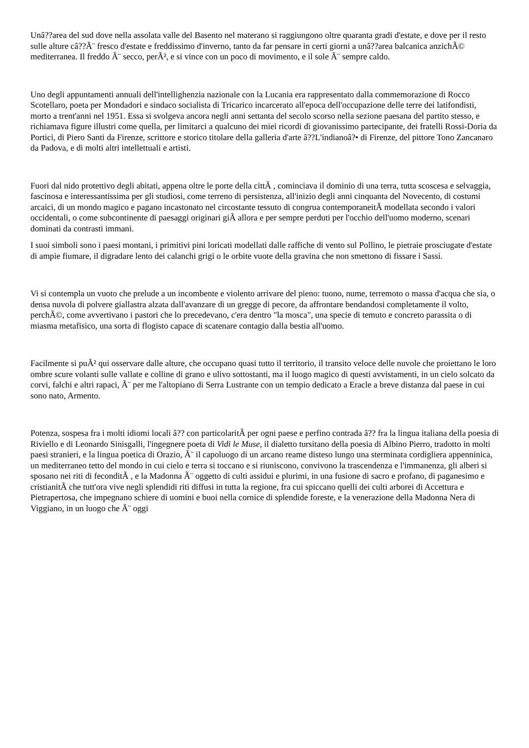Unâ??area del sud dove nella assolata valle del Basento nel materano si raggiungono oltre quaranta gradi d'estate, e dove per il resto sulle alture câ??Ã¨ fresco d'estate e freddissimo d'inverno, tanto da far pensare in certi giorni a unâ??area balcanica anzichÃ© mediterranea. Il freddo Ã¨ secco, perÃ², e si vince con un poco di movimento, e il sole Ã¨ sempre caldo.
Uno degli appuntamenti annuali dell'intellighenzia nazionale con la Lucania era rappresentato dalla commemorazione di Rocco Scotellaro, poeta per Mondadori e sindaco socialista di Tricarico incarcerato all'epoca dell'occupazione delle terre dei latifondisti, morto a trent'anni nel 1951. Essa si svolgeva ancora negli anni settanta del secolo scorso nella sezione paesana del partito stesso, e richiamava figure illustri come quella, per limitarci a qualcuno dei miei ricordi di giovanissimo partecipante, dei fratelli Rossi-Doria da Portici, di Piero Santi da Firenze, scrittore e storico titolare della galleria d'arte â??L'indianoâ?• di Firenze, del pittore Tono Zancanaro da Padova, e di molti altri intellettuali e artisti.
Fuori dal nido protettivo degli abitati, appena oltre le porte della cittÃ , cominciava il dominio di una terra, tutta scoscesa e selvaggia, fascinosa e interessantissima per gli studiosi, come terreno di persistenza, all'inizio degli anni cinquanta del Novecento, di costumi arcaici, di un mondo magico e pagano incastonato nel circostante tessuto di congrua contemporaneitÃ modellata secondo i valori occidentali, o come subcontinente di paesaggi originari giÃ allora e per sempre perduti per l'occhio dell'uomo moderno, scenari dominati da contrasti immani.
I suoi simboli sono i paesi montani, i primitivi pini loricati modellati dalle raffiche di vento sul Pollino, le pietraie prosciugate d'estate di ampie fiumare, il digradare lento dei calanchi grigi o le orbite vuote della gravina che non smettono di fissare i Sassi.
Vi si contempla un vuoto che prelude a un incombente e violento arrivare del pieno: tuono, nume, terremoto o massa d'acqua che sia, o densa nuvola di polvere giallastra alzata dall'avanzare di un gregge di pecore, da affrontare bendandosi completamente il volto, perchÃ©, come avvertivano i pastori che lo precedevano, c'era dentro "la mosca", una specie di temuto e concreto parassita o di miasma metafisico, una sorta di flogisto capace di scatenare contagio dalla bestia all'uomo.
Facilmente si puÃ² qui osservare dalle alture, che occupano quasi tutto il territorio, il transito veloce delle nuvole che proiettano le loro ombre scure volanti sulle vallate e colline di grano e ulivo sottostanti, ma il luogo magico di questi avvistamenti, in un cielo solcato da corvi, falchi e altri rapaci, Ã¨ per me l'altopiano di Serra Lustrante con un tempio dedicato a Eracle a breve distanza dal paese in cui sono nato, Armento.
Potenza, sospesa fra i molti idiomi locali â?? con particolaritÃ per ogni paese e perfino contrada â?? fra la lingua italiana della poesia di Riviello e di Leonardo Sinisgalli, l'ingegnere poeta di Vidi le Muse, il dialetto tursitano della poesia di Albino Pierro, tradotto in molti paesi stranieri, e la lingua poetica di Orazio, Ã¨ il capoluogo di un arcano reame disteso lungo una sterminata cordigliera appenninica, un mediterraneo tetto del mondo in cui cielo e terra si toccano e si riuniscono, convivono la trascendenza e l'immanenza, gli alberi si sposano nei riti di feconditÃ , e la Madonna Ã¨ oggetto di culti assidui e plurimi, in una fusione di sacro e profano, di paganesimo e cristianitÃ che tutt'ora vive negli splendidi riti diffusi in tutta la regione, fra cui spiccano quelli dei culti arborei di Accettura e Pietrapertosa, che impegnano schiere di uomini e buoi nella cornice di splendide foreste, e la venerazione della Madonna Nera di Viggiano, in un luogo che Ã¨ oggi